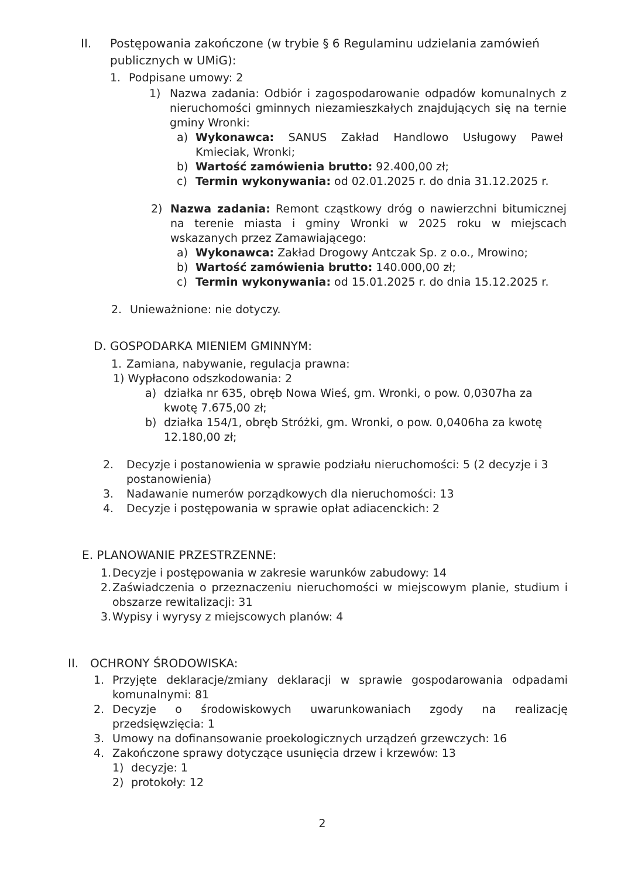II. Postępowania zakończone (w trybie § 6 Regulaminu udzielania zamówień publicznych w UMiG):
1. Podpisane umowy: 2
1) Nazwa zadania: Odbiór i zagospodarowanie odpadów komunalnych z nieruchomości gminnych niezamieszkałych znajdujących się na ternie gminy Wronki:
a) Wykonawca: SANUS Zakład Handlowo Usługowy Paweł Kmieciak, Wronki;
b) Wartość zamówienia brutto: 92.400,00 zł;
c) Termin wykonywania: od 02.01.2025 r. do dnia 31.12.2025 r.
2) Nazwa zadania: Remont cząstkowy dróg o nawierzchni bitumicznej na terenie miasta i gminy Wronki w 2025 roku w miejscach wskazanych przez Zamawiającego:
a) Wykonawca: Zakład Drogowy Antczak Sp. z o.o., Mrowino;
b) Wartość zamówienia brutto: 140.000,00 zł;
c) Termin wykonywania: od 15.01.2025 r. do dnia 15.12.2025 r.
2. Unieważnione: nie dotyczy.
D. GOSPODARKA MIENIEM GMINNYM:
1. Zamiana, nabywanie, regulacja prawna:
1) Wypłacono odszkodowania: 2
a) działka nr 635, obręb Nowa Wieś, gm. Wronki, o pow. 0,0307ha za kwotę 7.675,00 zł;
b) działka 154/1, obręb Stróżki, gm. Wronki, o pow. 0,0406ha za kwotę 12.180,00 zł;
2. Decyzje i postanowienia w sprawie podziału nieruchomości: 5 (2 decyzje i 3 postanowienia)
3. Nadawanie numerów porządkowych dla nieruchomości: 13
4. Decyzje i postępowania w sprawie opłat adiacenckich: 2
E. PLANOWANIE PRZESTRZENNE:
1.
Decyzje i postępowania w zakresie warunków zabudowy: 14
2.
Zaświadczenia o przeznaczeniu nieruchomości w miejscowym planie, studium i obszarze rewitalizacji: 31
3.
Wypisy i wyrysy z miejscowych planów: 4
II. OCHRONY ŚRODOWISKA:
1. Przyjęte deklaracje/zmiany deklaracji w sprawie gospodarowania odpadami komunalnymi: 81
2. Decyzje o środowiskowych uwarunkowaniach zgody na realizację przedsięwzięcia: 1
3. Umowy na dofinansowanie proekologicznych urządzeń grzewczych: 16
4. Zakończone sprawy dotyczące usunięcia drzew i krzewów: 13
1) decyzje: 1
2) protokoły: 12
2